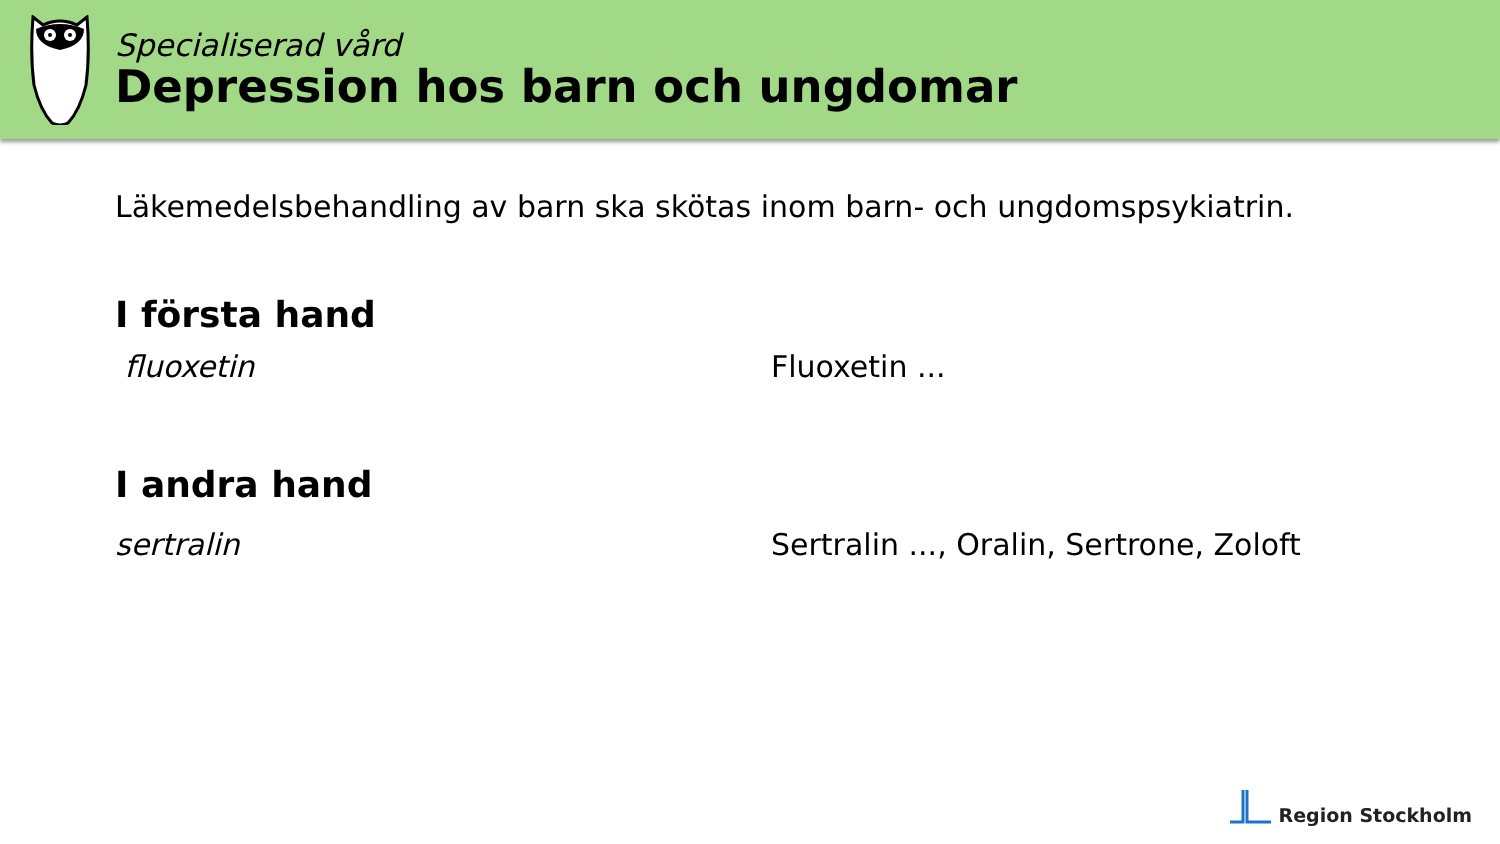Specialiserad vård
Depression hos barn och ungdomar
Läkemedelsbehandling av barn ska skötas inom barn- och ungdomspsykiatrin.
I första hand
fluoxetin Fluoxetin ...
I andra hand
sertralin Sertralin ..., Oralin, Sertrone, Zoloft
Region Stockholm